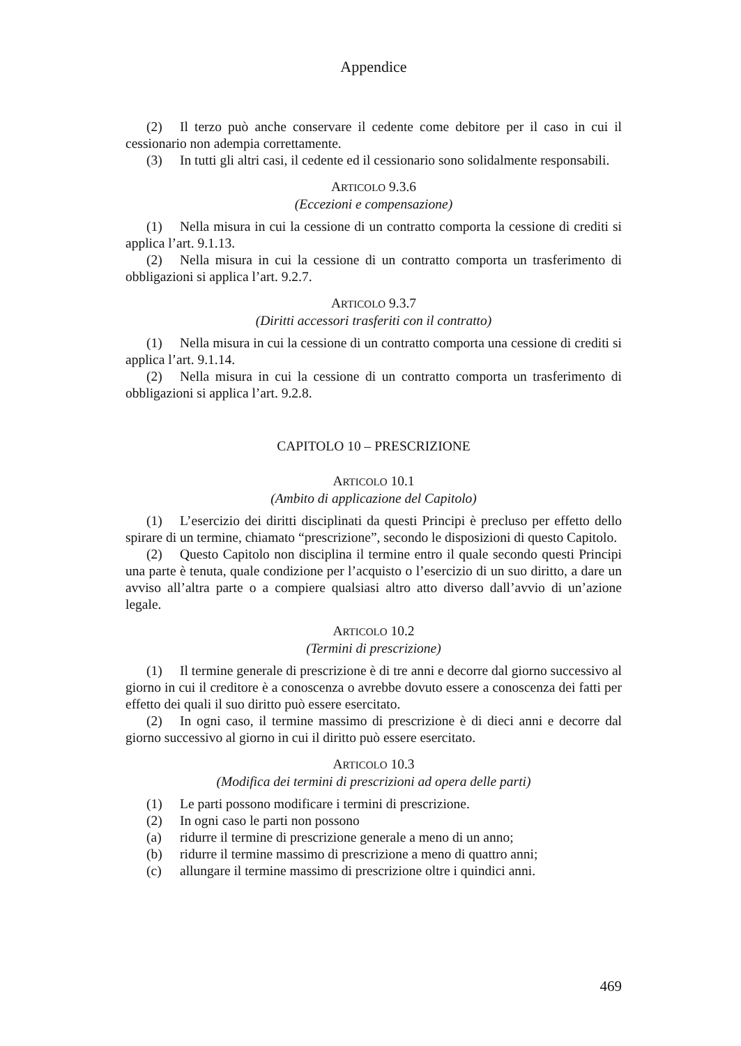Appendice
(2) Il terzo può anche conservare il cedente come debitore per il caso in cui il cessionario non adempia correttamente.
(3) In tutti gli altri casi, il cedente ed il cessionario sono solidalmente responsabili.
ARTICOLO 9.3.6
(Eccezioni e compensazione)
(1) Nella misura in cui la cessione di un contratto comporta la cessione di crediti si applica l’art. 9.1.13.
(2) Nella misura in cui la cessione di un contratto comporta un trasferimento di obbligazioni si applica l’art. 9.2.7.
ARTICOLO 9.3.7
(Diritti accessori trasferiti con il contratto)
(1) Nella misura in cui la cessione di un contratto comporta una cessione di crediti si applica l’art. 9.1.14.
(2) Nella misura in cui la cessione di un contratto comporta un trasferimento di obbligazioni si applica l’art. 9.2.8.
CAPITOLO 10 – PRESCRIZIONE
ARTICOLO 10.1
(Ambito di applicazione del Capitolo)
(1) L’esercizio dei diritti disciplinati da questi Principi è precluso per effetto dello spirare di un termine, chiamato “prescrizione”, secondo le disposizioni di questo Capitolo.
(2) Questo Capitolo non disciplina il termine entro il quale secondo questi Principi una parte è tenuta, quale condizione per l’acquisto o l’esercizio di un suo diritto, a dare un avviso all’altra parte o a compiere qualsiasi altro atto diverso dall’avvio di un’azione legale.
ARTICOLO 10.2
(Termini di prescrizione)
(1) Il termine generale di prescrizione è di tre anni e decorre dal giorno successivo al giorno in cui il creditore è a conoscenza o avrebbe dovuto essere a conoscenza dei fatti per effetto dei quali il suo diritto può essere esercitato.
(2) In ogni caso, il termine massimo di prescrizione è di dieci anni e decorre dal giorno successivo al giorno in cui il diritto può essere esercitato.
ARTICOLO 10.3
(Modifica dei termini di prescrizioni ad opera delle parti)
(1) Le parti possono modificare i termini di prescrizione.
(2) In ogni caso le parti non possono
(a) ridurre il termine di prescrizione generale a meno di un anno;
(b) ridurre il termine massimo di prescrizione a meno di quattro anni;
(c) allungare il termine massimo di prescrizione oltre i quindici anni.
469